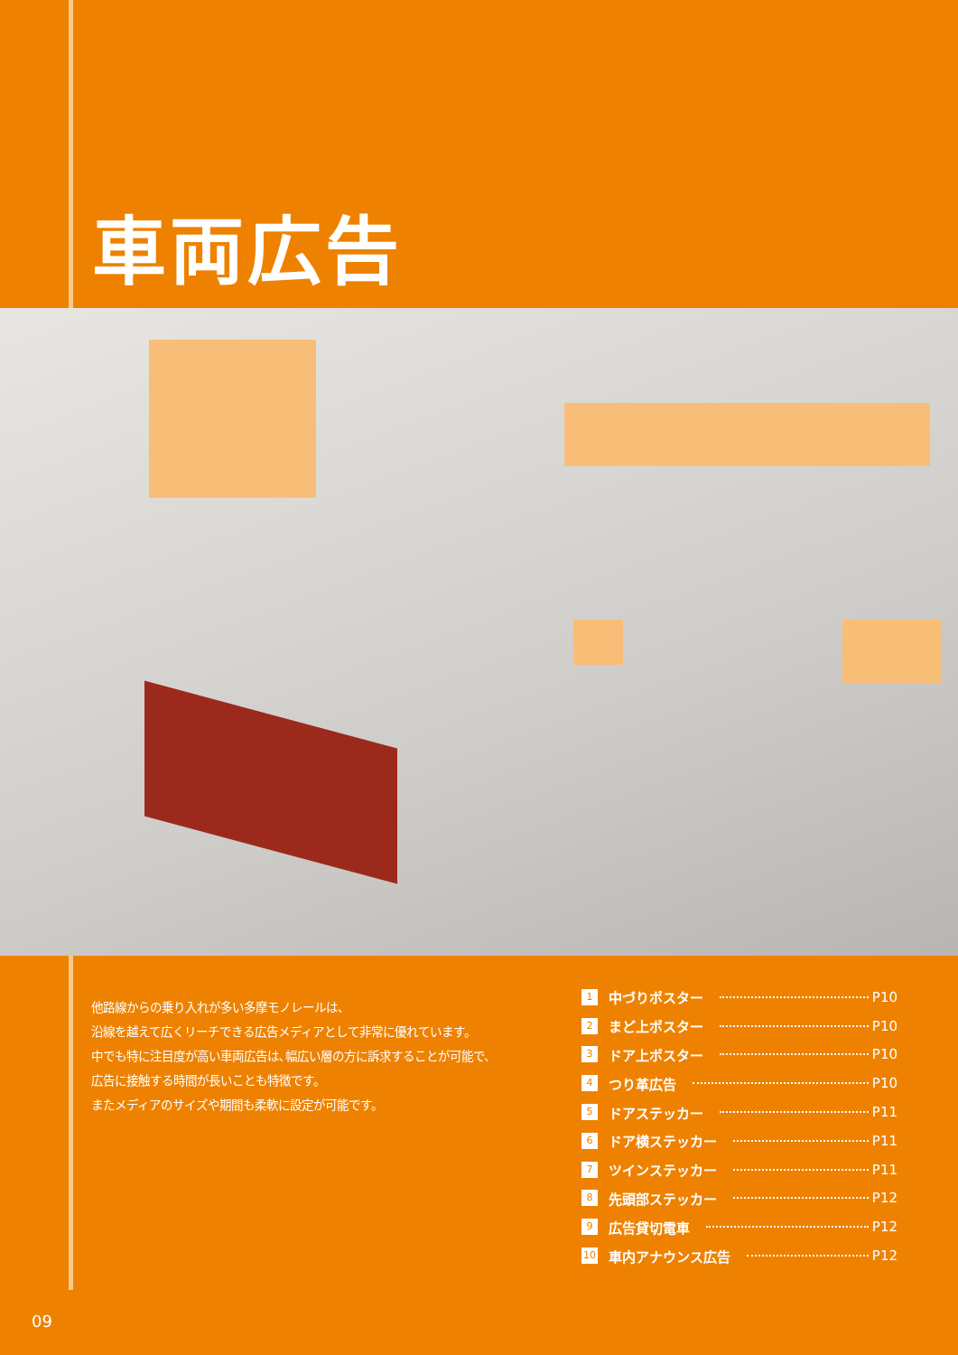車両広告
他路線からの乗り入れが多い多摩モノレールは、
沿線を越えて広くリーチできる広告メディアとして非常に優れています。
中でも特に注目度が高い車両広告は､幅広い層の方に訴求することが可能で、
広告に接触する時間が長いことも特徴です。
またメディアのサイズや期間も柔軟に設定が可能です。
1 中づりポスター P10
2 まど上ポスター P10
3 ドア上ポスター P10
4 つり革広告 P10
5 ドアステッカー P11
6 ドア横ステッカー P11
7 ツインステッカー P11
8 先頭部ステッカー P12
9 広告貸切電車 P12
10 車内アナウンス広告 P12
09